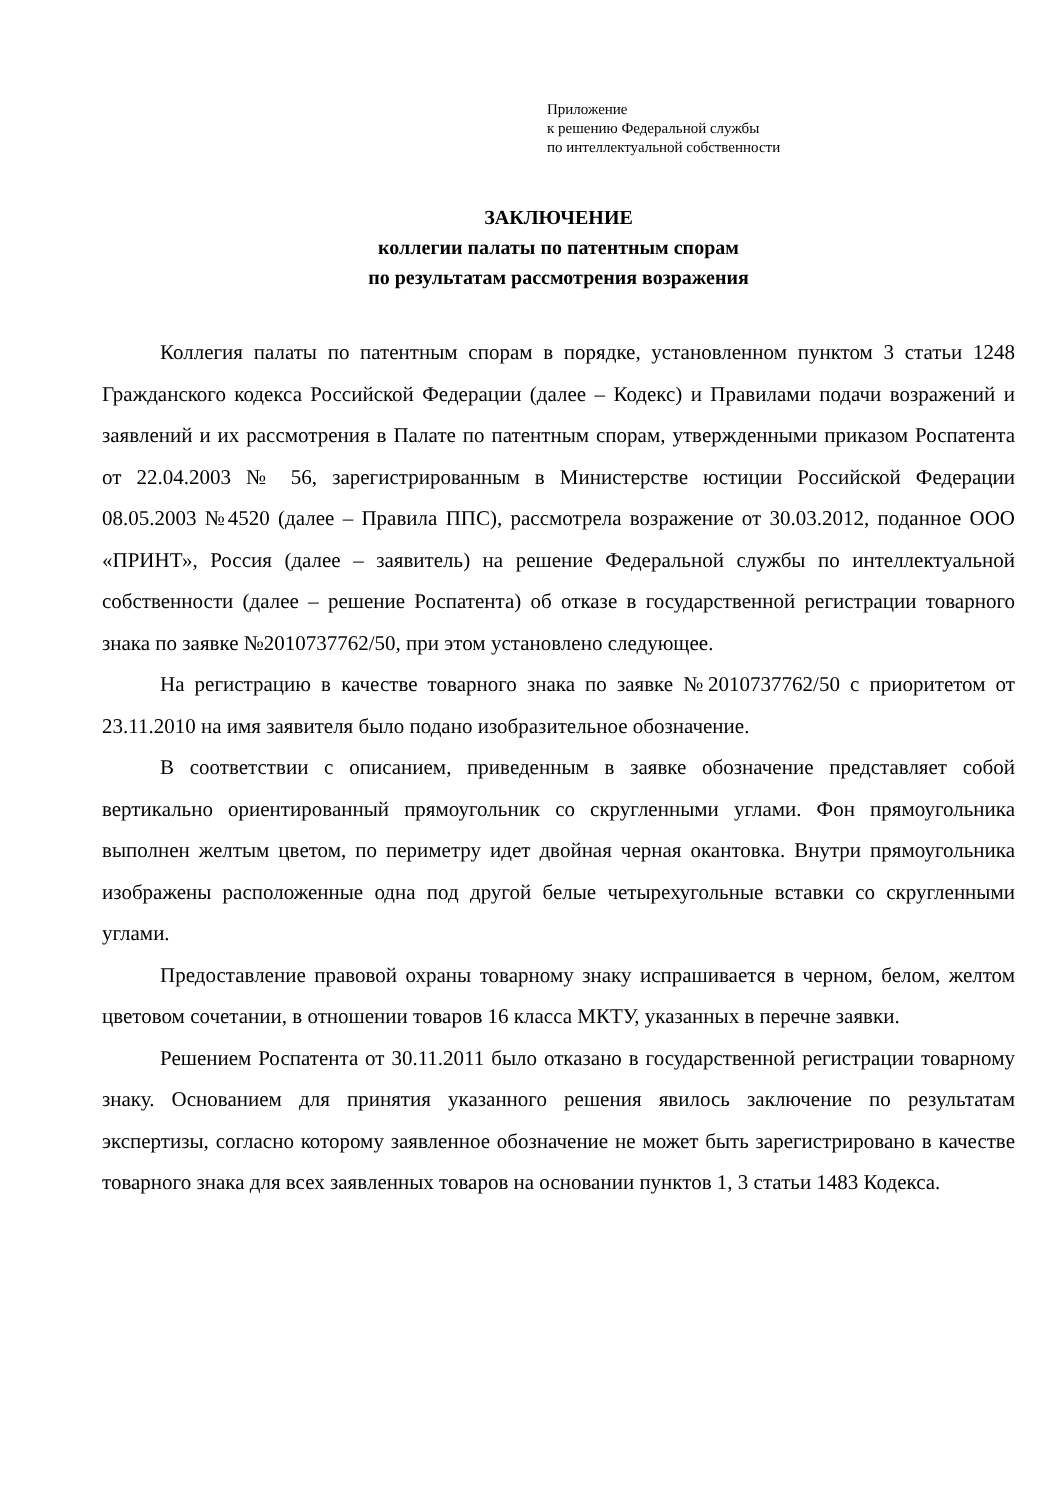Приложение
к решению Федеральной службы
по интеллектуальной собственности
ЗАКЛЮЧЕНИЕ
коллегии палаты по патентным спорам
по результатам рассмотрения возражения
Коллегия палаты по патентным спорам в порядке, установленном пунктом 3 статьи 1248 Гражданского кодекса Российской Федерации (далее – Кодекс) и Правилами подачи возражений и заявлений и их рассмотрения в Палате по патентным спорам, утвержденными приказом Роспатента от 22.04.2003 № 56, зарегистрированным в Министерстве юстиции Российской Федерации 08.05.2003 №4520 (далее – Правила ППС), рассмотрела возражение от 30.03.2012, поданное ООО «ПРИНТ», Россия (далее – заявитель) на решение Федеральной службы по интеллектуальной собственности (далее – решение Роспатента) об отказе в государственной регистрации товарного знака по заявке №2010737762/50, при этом установлено следующее.
На регистрацию в качестве товарного знака по заявке №2010737762/50 с приоритетом от 23.11.2010 на имя заявителя было подано изобразительное обозначение.
В соответствии с описанием, приведенным в заявке обозначение представляет собой вертикально ориентированный прямоугольник со скругленными углами. Фон прямоугольника выполнен желтым цветом, по периметру идет двойная черная окантовка. Внутри прямоугольника изображены расположенные одна под другой белые четырехугольные вставки со скругленными углами.
Предоставление правовой охраны товарному знаку испрашивается в черном, белом, желтом цветовом сочетании, в отношении товаров 16 класса МКТУ, указанных в перечне заявки.
Решением Роспатента от 30.11.2011 было отказано в государственной регистрации товарному знаку. Основанием для принятия указанного решения явилось заключение по результатам экспертизы, согласно которому заявленное обозначение не может быть зарегистрировано в качестве товарного знака для всех заявленных товаров на основании пунктов 1, 3 статьи 1483 Кодекса.